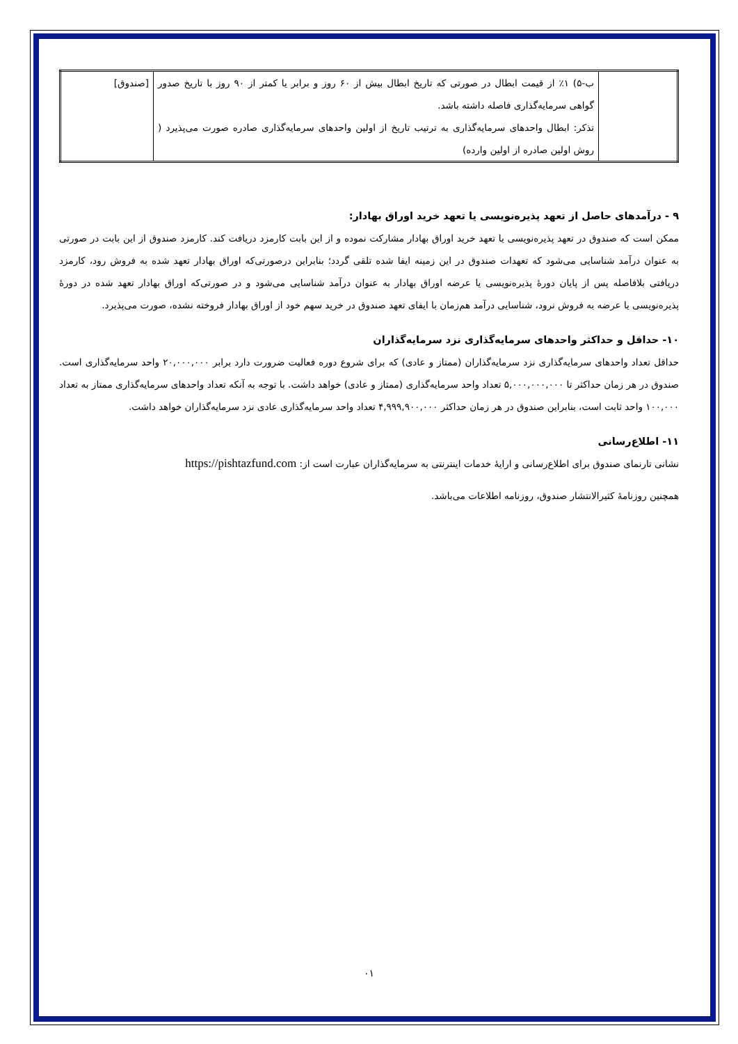| | ب-۵) ۱٪ از قیمت ابطال در صورتی که تاریخ ابطال بیش از ۶۰ روز و برابر یا کمتر از ۹۰ روز با تاریخ صدور گواهی سرمایه‌گذاری فاصله داشته باشد. تذکر: ابطال واحدهای سرمایه‌گذاری به ترتیب تاریخ از اولین واحدهای سرمایه‌گذاری صادره صورت می‌پذیرد ( روش اولین صادره از اولین وارده) | [صندوق] |
۹ - درآمدهای حاصل از تعهد پذیره‌نویسی یا تعهد خرید اوراق بهادار:
ممکن است که صندوق در تعهد پذیره‌نویسی یا تعهد خرید اوراق بهادار مشارکت نموده و از این بابت کارمزد دریافت کند. کارمزد صندوق از این بابت در صورتی به عنوان درآمد شناسایی می‌شود که تعهدات صندوق در این زمینه ایفا شده تلقی گردد؛ بنابراین درصورتی‌که اوراق بهادار تعهد شده به فروش رود، کارمزد دریافتی بلافاصله پس از پایان دورهٔ پذیره‌نویسی یا عرضه اوراق بهادار به عنوان درآمد شناسایی می‌شود و در صورتی‌که اوراق بهادار تعهد شده در دورهٔ پذیره‌نویسی یا عرضه به فروش نرود، شناسایی درآمد هم‌زمان با ایفای تعهد صندوق در خرید سهم خود از اوراق بهادار فروخته نشده، صورت می‌پذیرد.
۱۰- حداقل و حداکثر واحدهای سرمایه‌گذاری نزد سرمایه‌گذاران
حداقل تعداد واحدهای سرمایه‌گذاری نزد سرمایه‌گذاران (ممتاز و عادی) که برای شروع دوره فعالیت ضرورت دارد برابر ۲۰,۰۰۰,۰۰۰ واحد سرمایه‌گذاری است. صندوق در هر زمان حداکثر تا ۵,۰۰۰,۰۰۰,۰۰۰ تعداد واحد سرمایه‌گذاری (ممتاز و عادی) خواهد داشت. با توجه به آنکه تعداد واحدهای سرمایه‌گذاری ممتاز به تعداد ۱۰۰,۰۰۰ واحد ثابت است، بنابراین صندوق در هر زمان حداکثر ۴,۹۹۹,۹۰۰,۰۰۰ تعداد واحد سرمایه‌گذاری عادی نزد سرمایه‌گذاران خواهد داشت.
۱۱- اطلاع‌رسانی
نشانی تارنمای صندوق برای اطلاع‌رسانی و ارایهٔ خدمات اینترنتی به سرمایه‌گذاران عبارت است از: https://pishtazfund.com
همچنین روزنامهٔ کثیرالانتشار صندوق، روزنامه اطلاعات می‌باشد.
۰۱